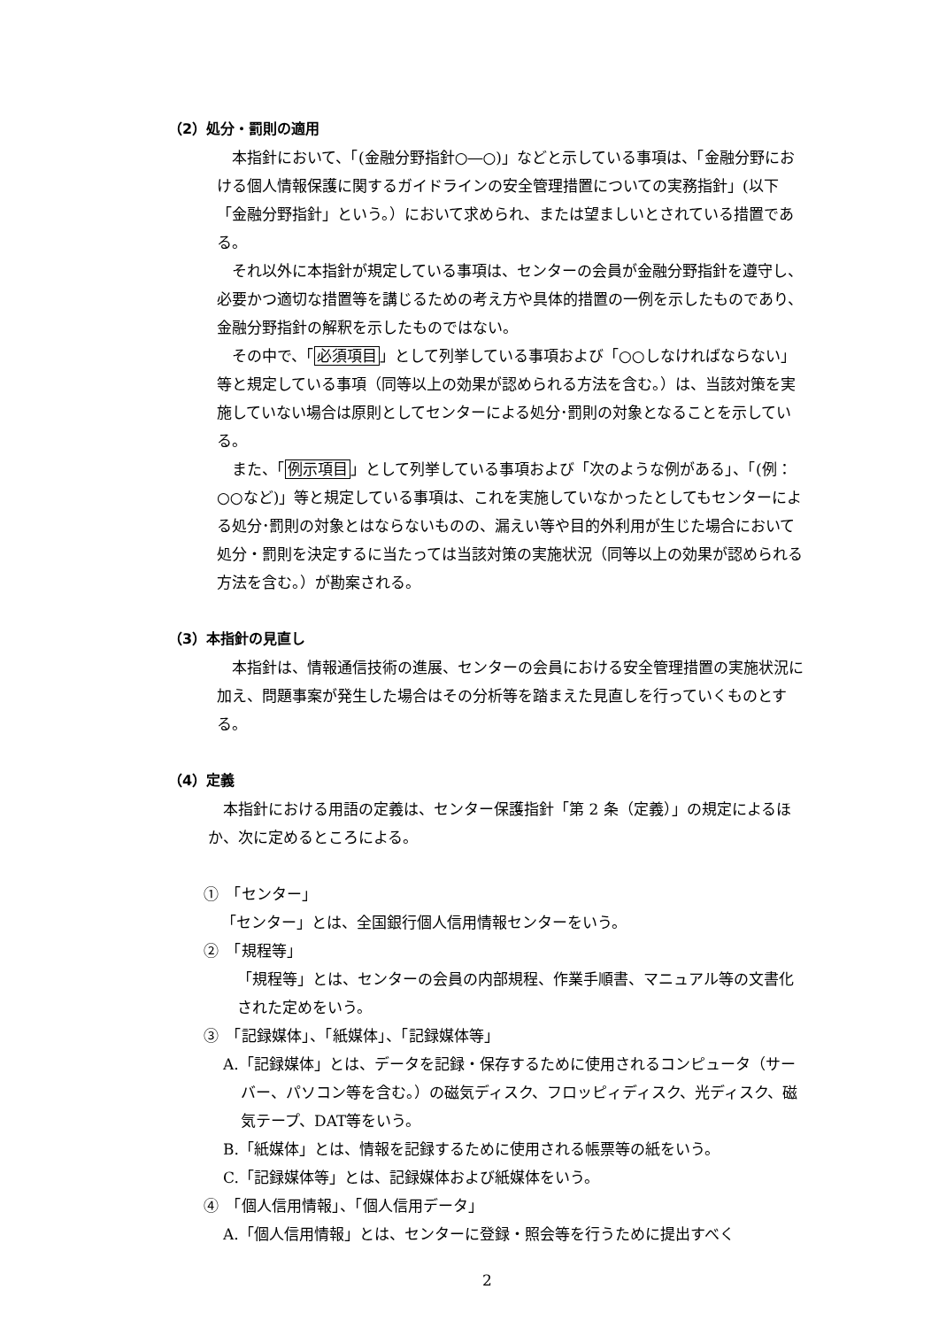（2）処分・罰則の適用
本指針において、「(金融分野指針○―○)」などと示している事項は、「金融分野における個人情報保護に関するガイドラインの安全管理措置についての実務指針」(以下「金融分野指針」という。）において求められ、または望ましいとされている措置である。
それ以外に本指針が規定している事項は、センターの会員が金融分野指針を遵守し、必要かつ適切な措置等を講じるための考え方や具体的措置の一例を示したものであり、金融分野指針の解釈を示したものではない。
その中で、「必須項目」として列挙している事項および「○○しなければならない」等と規定している事項（同等以上の効果が認められる方法を含む。）は、当該対策を実施していない場合は原則としてセンターによる処分･罰則の対象となることを示している。
また、「例示項目」として列挙している事項および「次のような例がある」、「(例：○○など)」等と規定している事項は、これを実施していなかったとしてもセンターによる処分･罰則の対象とはならないものの、漏えい等や目的外利用が生じた場合において処分・罰則を決定するに当たっては当該対策の実施状況（同等以上の効果が認められる方法を含む。）が勘案される。
（3）本指針の見直し
本指針は、情報通信技術の進展、センターの会員における安全管理措置の実施状況に加え、問題事案が発生した場合はその分析等を踏まえた見直しを行っていくものとする。
（4）定義
本指針における用語の定義は、センター保護指針「第 2 条（定義）」の規定によるほか、次に定めるところによる。
①　「センター」
「センター」とは、全国銀行個人信用情報センターをいう。
②　「規程等」
「規程等」とは、センターの会員の内部規程、作業手順書、マニュアル等の文書化された定めをいう。
③　「記録媒体」、「紙媒体」、「記録媒体等」
A.「記録媒体」とは、データを記録・保存するために使用されるコンピュータ（サーバー、パソコン等を含む。）の磁気ディスク、フロッピィディスク、光ディスク、磁気テープ、DAT等をいう。
B.「紙媒体」とは、情報を記録するために使用される帳票等の紙をいう。
C.「記録媒体等」とは、記録媒体および紙媒体をいう。
④　「個人信用情報」、「個人信用データ」
A.「個人信用情報」とは、センターに登録・照会等を行うために提出すべく
2